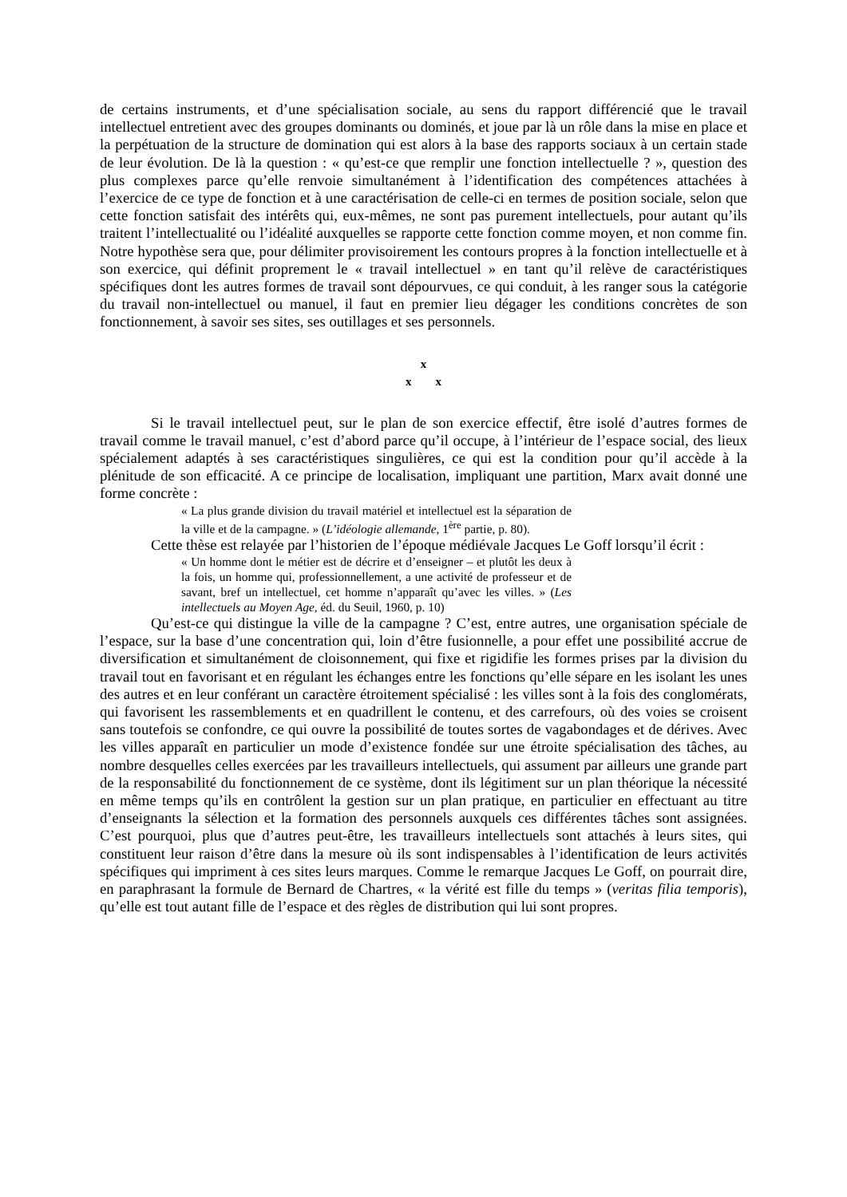de certains instruments, et d’une spécialisation sociale, au sens du rapport différencié que le travail intellectuel entretient avec des groupes dominants ou dominés, et joue par là un rôle dans la mise en place et la perpétuation de la structure de domination qui est alors à la base des rapports sociaux à un certain stade de leur évolution. De là la question : « qu’est-ce que remplir une fonction intellectuelle ? », question des plus complexes parce qu’elle renvoie simultanément à l’identification des compétences attachées à l’exercice de ce type de fonction et à une caractérisation de celle-ci en termes de position sociale, selon que cette fonction satisfait des intérêts qui, eux-mêmes, ne sont pas purement intellectuels, pour autant qu’ils traitent l’intellectualité ou l’idéalité auxquelles se rapporte cette fonction comme moyen, et non comme fin. Notre hypothèse sera que, pour délimiter provisoirement les contours propres à la fonction intellectuelle et à son exercice, qui définit proprement le « travail intellectuel » en tant qu’il relève de caractéristiques spécifiques dont les autres formes de travail sont dépourvues, ce qui conduit, à les ranger sous la catégorie du travail non-intellectuel ou manuel, il faut en premier lieu dégager les conditions concrètes de son fonctionnement, à savoir ses sites, ses outillages et ses personnels.
x
x x
Si le travail intellectuel peut, sur le plan de son exercice effectif, être isolé d’autres formes de travail comme le travail manuel, c’est d’abord parce qu’il occupe, à l’intérieur de l’espace social, des lieux spécialement adaptés à ses caractéristiques singulières, ce qui est la condition pour qu’il accède à la plénitude de son efficacité. A ce principe de localisation, impliquant une partition, Marx avait donné une forme concrète :
« La plus grande division du travail matériel et intellectuel est la séparation de la ville et de la campagne. » (L’idéologie allemande, 1<sup>ère</sup> partie, p. 80).
Cette thèse est relayée par l’historien de l’époque médiévale Jacques Le Goff lorsqu’il écrit :
« Un homme dont le métier est de décrire et d’enseigner – et plutôt les deux à la fois, un homme qui, professionnellement, a une activité de professeur et de savant, bref un intellectuel, cet homme n’apparaît qu’avec les villes. » (Les intellectuels au Moyen Age, éd. du Seuil, 1960, p. 10)
Qu’est-ce qui distingue la ville de la campagne ? C’est, entre autres, une organisation spéciale de l’espace, sur la base d’une concentration qui, loin d’être fusionnelle, a pour effet une possibilité accrue de diversification et simultanément de cloisonnement, qui fixe et rigidifie les formes prises par la division du travail tout en favorisant et en régulant les échanges entre les fonctions qu’elle sépare en les isolant les unes des autres et en leur conférant un caractère étroitement spécialisé : les villes sont à la fois des conglomérats, qui favorisent les rassemblements et en quadrillent le contenu, et des carrefours, où des voies se croisent sans toutefois se confondre, ce qui ouvre la possibilité de toutes sortes de vagabondages et de dérives. Avec les villes apparaît en particulier un mode d’existence fondée sur une étroite spécialisation des tâches, au nombre desquelles celles exercées par les travailleurs intellectuels, qui assument par ailleurs une grande part de la responsabilité du fonctionnement de ce système, dont ils légitiment sur un plan théorique la nécessité en même temps qu’ils en contrôlent la gestion sur un plan pratique, en particulier en effectuant au titre d’enseignants la sélection et la formation des personnels auxquels ces différentes tâches sont assignées. C’est pourquoi, plus que d’autres peut-être, les travailleurs intellectuels sont attachés à leurs sites, qui constituent leur raison d’être dans la mesure où ils sont indispensables à l’identification de leurs activités spécifiques qui impriment à ces sites leurs marques. Comme le remarque Jacques Le Goff, on pourrait dire, en paraphrasant la formule de Bernard de Chartres, « la vérité est fille du temps » (veritas filia temporis), qu’elle est tout autant fille de l’espace et des règles de distribution qui lui sont propres.